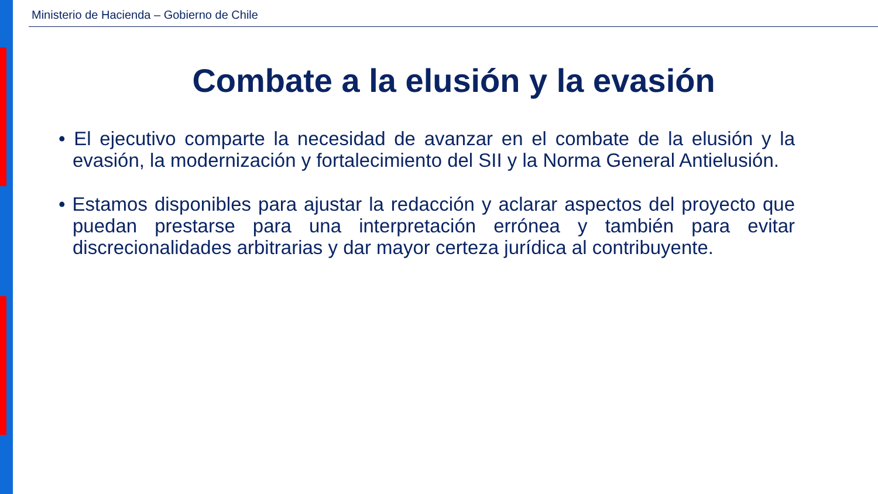Ministerio de Hacienda – Gobierno de Chile
Combate a la elusión y la evasión
• El ejecutivo comparte la necesidad de avanzar en el combate de la elusión y la evasión, la modernización y fortalecimiento del SII y la Norma General Antielusión.
• Estamos disponibles para ajustar la redacción y aclarar aspectos del proyecto que puedan prestarse para una interpretación errónea y también para evitar discrecionalidades arbitrarias y dar mayor certeza jurídica al contribuyente.